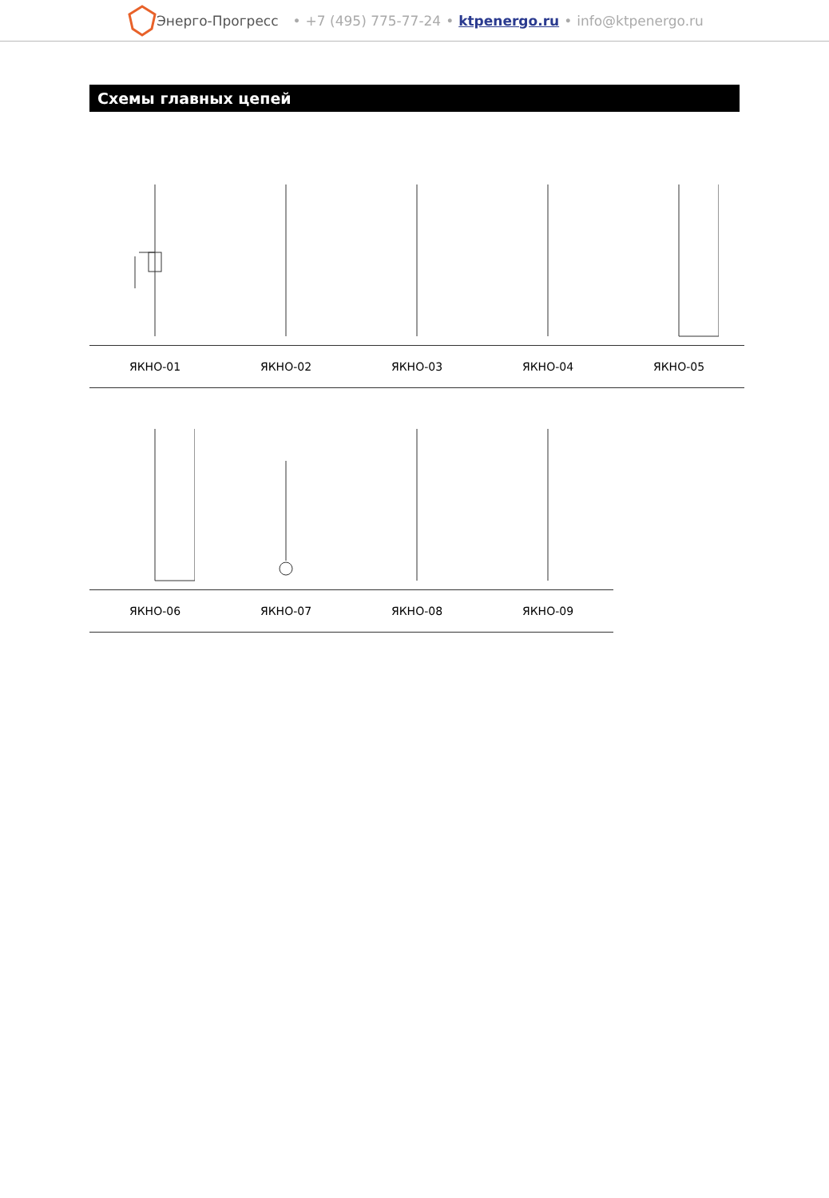Энерго-Прогресс • +7 (495) 775-77-24 • ktpenergo.ru • info@ktpenergo.ru
Схемы главных цепей
| ЯКНО-01 | ЯКНО-02 | ЯКНО-03 | ЯКНО-04 | ЯКНО-05 |
| ЯКНО-06 | ЯКНО-07 | ЯКНО-08 | ЯКНО-09 |